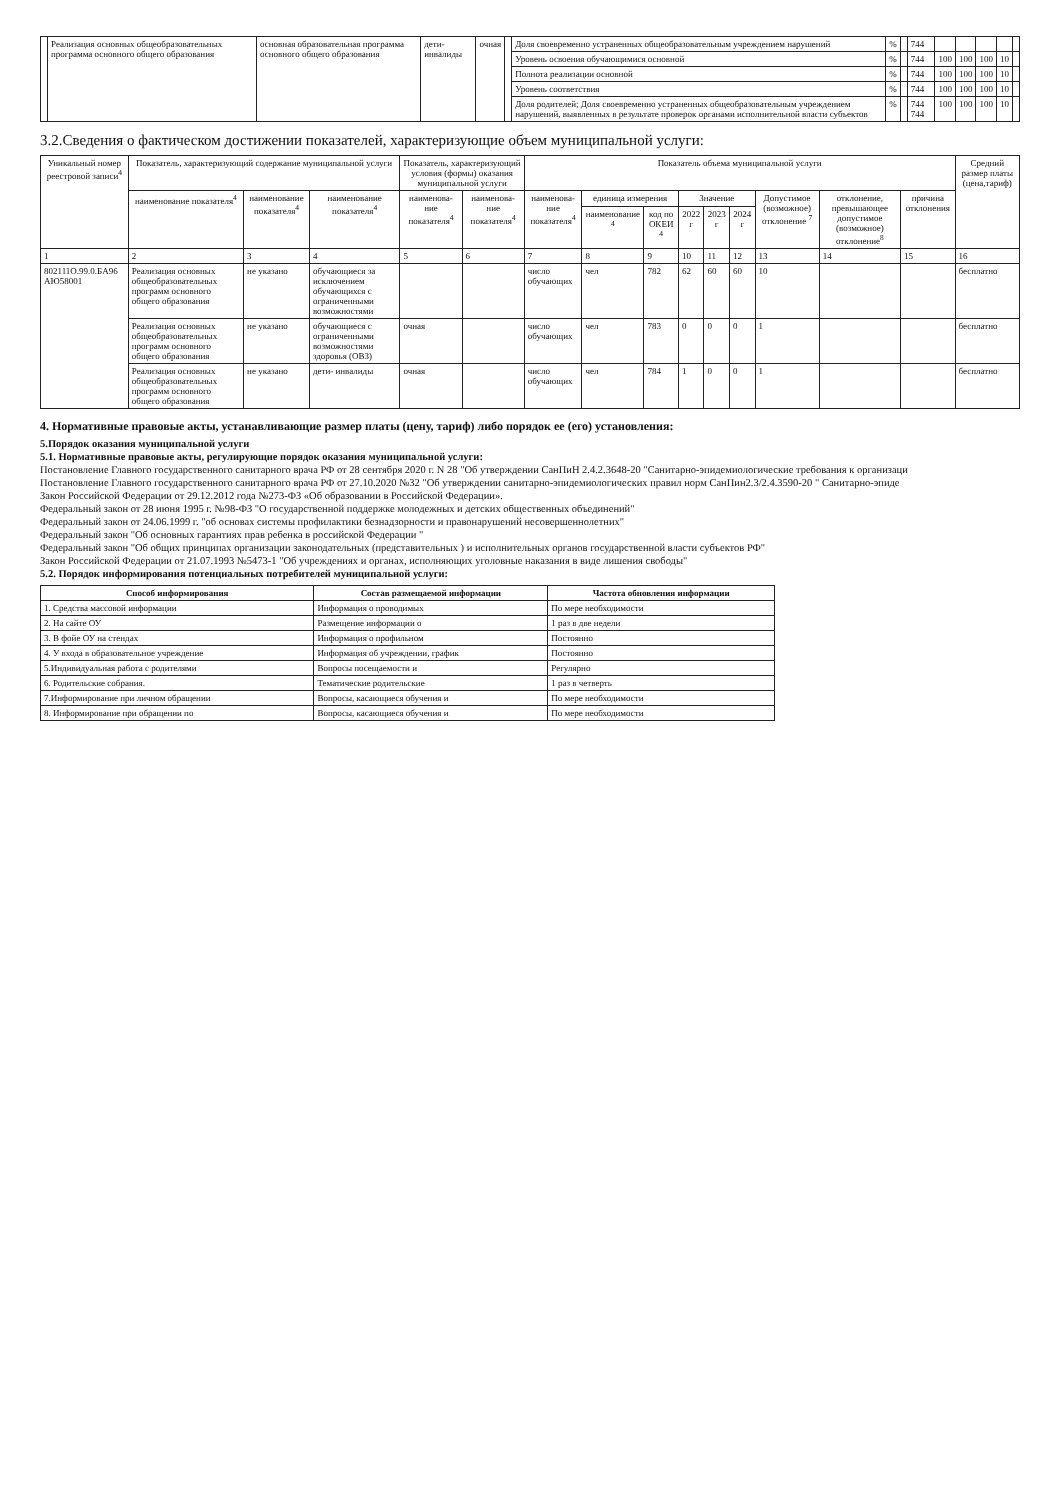| | Реализация основных общеобразовательных программа основного общего образования | основная образовательная программа основного общего образования | дети- инвалиды | очная | | Доля своевременно устраненных общеобразовательным учреждением нарушений | % | | 744 | | | | | |
| | | | | | | Уровень освоения обучающимися основной | % | | 744 | 100 | 100 | 100 | 10 | |
| | | | | | | Полнота реализации основной | % | | 744 | 100 | 100 | 100 | 10 | |
| | | | | | | Уровень соответствия | % | | 744 | 100 | 100 | 100 | 10 | |
| | | | | | | Доля родителей; Доля своевременно устраненных общеобразовательным учреждением нарушений, выявленных в результате проверок органами исполнительной власти субъектов | % | | 744 744 | 100 | 100 | 100 | 10 | |
3.2.Сведения о фактическом достижении показателей, характеризующие объем муниципальной услуги:
| Уникальный номер реестровой записи<sup>4</sup> | Показатель, характеризующий содержание муниципальной услуги | | | Показатель, характеризующий условия (формы) оказания муниципальной услуги | | Показатель объема муниципальной услуги | | | | | | | | | Средний размер платы (цена,тариф) |
| --- | --- | --- | --- | --- | --- | --- | --- | --- | --- | --- | --- | --- | --- | --- | --- |
| | наименование показателя<sup>4</sup> | наименование показателя<sup>4</sup> | наименование показателя<sup>4</sup> | наименова-ние показателя<sup>4</sup> | наименова-ние показателя<sup>4</sup> | наименова-ние показателя<sup>4</sup> | единица измерения | | Значение | | | Допустимое (возможное) отклонение <sup>7</sup> | отклонение, превышающее допустимое (возможное) отклонение<sup>8</sup> | причина отклонения | |
| | | | | | | | наименование <sup>4</sup> | код по ОКЕИ <sup>4</sup> | 2022 г | 2023 г | 2024 г | | | | |
| 1 | 2 | 3 | 4 | 5 | 6 | 7 | 8 | 9 | 10 | 11 | 12 | 13 | 14 | 15 | 16 |
| 802111О.99.0.БА96 АЮ58001 | Реализация основных общеобразовательных программ основного общего образования | не указано | обучающиеся за исключением обучающихся с ограниченными возможностями | | | число обучающих | чел | 782 | 62 | 60 | 60 | 10 | | | бесплатно |
| | Реализация основных общеобразовательных программ основного общего образования | не указано | обучающиеся с ограниченными возможностями здоровья (ОВЗ) | очная | | число обучающих | чел | 783 | 0 | 0 | 0 | 1 | | | бесплатно |
| | Реализация основных общеобразовательных программ основного общего образования | не указано | дети- инвалиды | очная | | число обучающих | чел | 784 | 1 | 0 | 0 | 1 | | | бесплатно |
4. Нормативные правовые акты, устанавливающие размер платы (цену, тариф) либо порядок ее (его) установления:
5.Порядок оказания муниципальной услуги
5.1. Нормативные правовые акты, регулирующие порядок оказания муниципальной услуги:
Постановление Главного государственного санитарного врача РФ от 28 сентября 2020 г. N 28 "Об утверждении СанПиН 2.4.2.3648-20 "Санитарно-эпидемиологические требования к организаци
Постановление Главного государственного санитарного врача РФ от 27.10.2020 №32 "Об утверждении санитарно-эпидемиологических правил норм СанПин2.3/2.4.3590-20 " Санитарно-эпиде
Закон Российской Федерации от 29.12.2012 года №273-ФЗ «Об образовании в Российской Федерации».
Федеральный закон от 28 июня 1995 г. №98-ФЗ "О государственной поддержке молодежных и детских общественных объединений"
Федеральный закон от 24.06.1999 г. "об основах системы профилактики безнадзорности и правонарушений несовершеннолетних"
Федеральный закон "Об основных гарантиях прав ребенка в российской Федерации "
Федеральный закон "Об общих принципах организации законодательных (представительных ) и исполнительных органов государственной власти субъектов РФ"
Закон Российской Федерации от 21.07.1993 №5473-1 "Об учреждениях и органах, исполняющих уголовные наказания в виде лишения свободы"
5.2. Порядок информирования потенциальных потребителей муниципальной услуги:
| Способ информирования | Состав размещаемой информации | Частота обновления информации |
| --- | --- | --- |
| 1. Средства массовой информации | Информация о проводимых | По мере необходимости |
| 2. На сайте ОУ | Размещение информации о | 1 раз в две недели |
| 3. В фойе ОУ на стендах | Информация о профильном | Постоянно |
| 4. У входа в образовательное учреждение | Информация об учреждении, график | Постоянно |
| 5.Индивидуальная работа с родителями | Вопросы посещаемости и | Регулярно |
| 6. Родительские собрания. | Тематические родительские | 1 раз в четверть |
| 7.Информирование при личном обращении | Вопросы, касающиеся обучения и | По мере необходимости |
| 8. Информирование при обращении по | Вопросы, касающиеся обучения и | По мере необходимости |